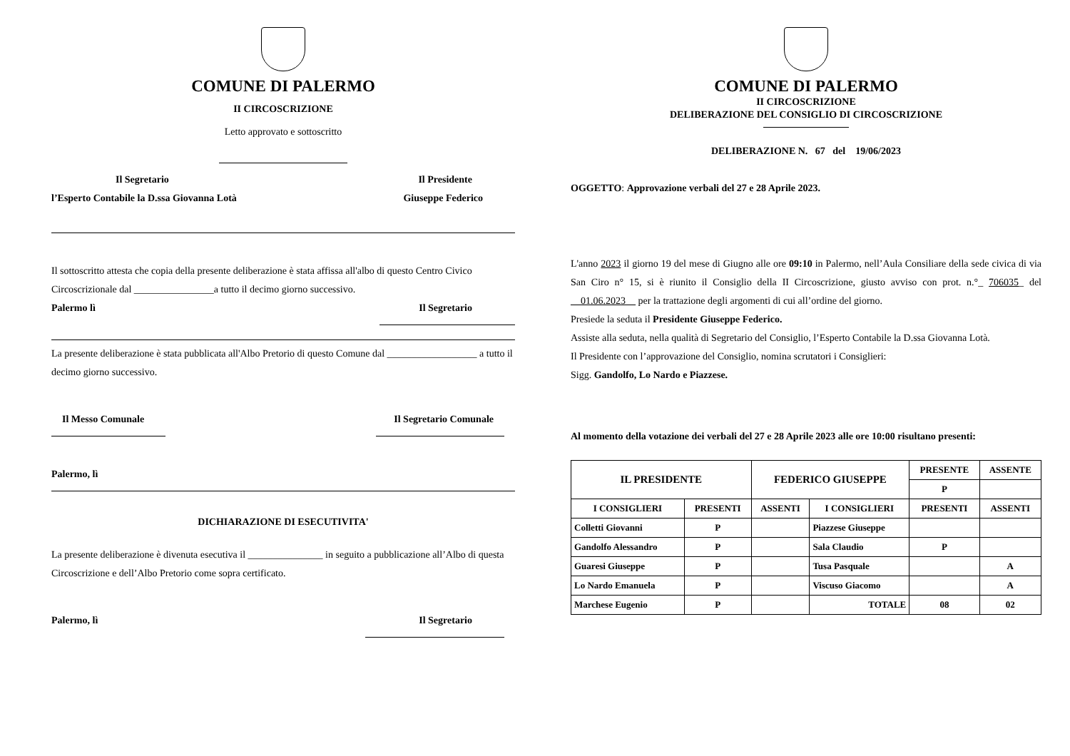COMUNE DI PALERMO
II CIRCOSCRIZIONE
Letto approvato e sottoscritto
Il Segretario Il Presidente
l’Esperto Contabile la D.ssa Giovanna Lotà
Giuseppe Federico
Il sottoscritto attesta che copia della presente deliberazione è stata affissa all'albo di questo Centro Civico Circoscrizionale dal ________________a tutto il decimo giorno successivo.
Palermo lì Il Segretario
La presente deliberazione è stata pubblicata all'Albo Pretorio di questo Comune dal __________________ a tutto il decimo giorno successivo.
Il Messo Comunale Il Segretario Comunale
Palermo, lì
DICHIARAZIONE DI ESECUTIVITA'
La presente deliberazione è divenuta esecutiva il _______________ in seguito a pubblicazione all’Albo di questa Circoscrizione e dell’Albo Pretorio come sopra certificato.
Palermo, lì Il Segretario
COMUNE DI PALERMO
II CIRCOSCRIZIONE
DELIBERAZIONE DEL CONSIGLIO DI CIRCOSCRIZIONE
DELIBERAZIONE N. 67 del 19/06/2023
OGGETTO: Approvazione verbali del 27 e 28 Aprile 2023.
L'anno 2023 il giorno 19 del mese di Giugno alle ore 09:10 in Palermo, nell’Aula Consiliare della sede civica di via San Ciro n° 15, si è riunito il Consiglio della II Circoscrizione, giusto avviso con prot. n.°_ 706035_ del __01.06.2023__ per la trattazione degli argomenti di cui all’ordine del giorno.
Presiede la seduta il Presidente Giuseppe Federico.
Assiste alla seduta, nella qualità di Segretario del Consiglio, l’Esperto Contabile la D.ssa Giovanna Lotà.
Il Presidente con l’approvazione del Consiglio, nomina scrutatori i Consiglieri:
Sigg. Gandolfo, Lo Nardo e Piazzese.
Al momento della votazione dei verbali del 27 e 28 Aprile 2023 alle ore 10:00 risultano presenti:
| IL PRESIDENTE | | FEDERICO GIUSEPPE | | PRESENTE | ASSENTE |
| | | | | P | |
| I CONSIGLIERI | PRESENTI | ASSENTI | I CONSIGLIERI | PRESENTI | ASSENTI |
| Colletti Giovanni | P | | Piazzese Giuseppe | | |
| Gandolfo Alessandro | P | | Sala Claudio | P | |
| Guaresi Giuseppe | P | | Tusa Pasquale | | A |
| Lo Nardo Emanuela | P | | Viscuso Giacomo | | A |
| Marchese Eugenio | P | | TOTALE | 08 | 02 |